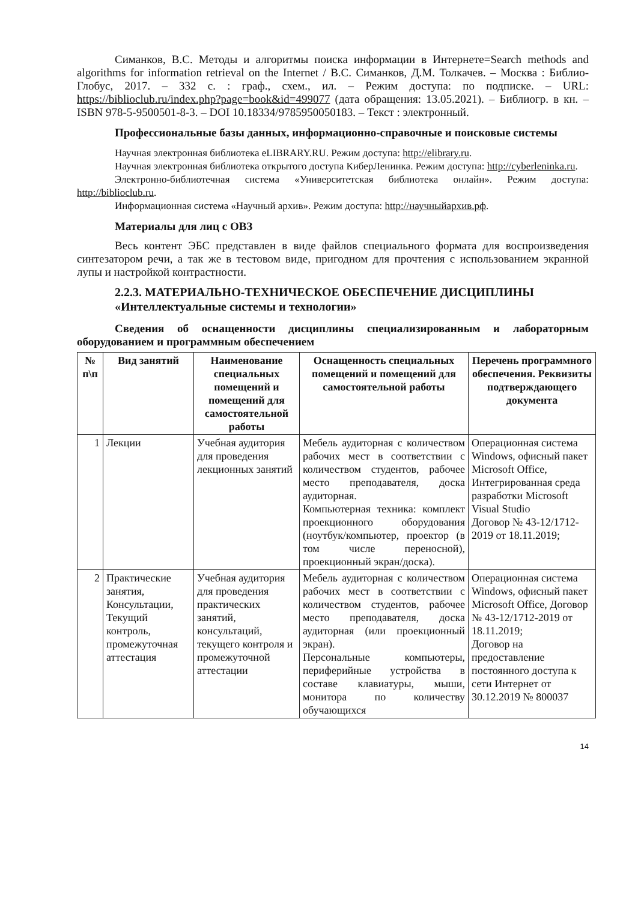Симанков, В.С. Методы и алгоритмы поиска информации в Интернете=Search methods and algorithms for information retrieval on the Internet / В.С. Симанков, Д.М. Толкачев. – Москва : Библио-Глобус, 2017. – 332 с. : граф., схем., ил. – Режим доступа: по подписке. – URL: https://biblioclub.ru/index.php?page=book&id=499077 (дата обращения: 13.05.2021). – Библиогр. в кн. – ISBN 978-5-9500501-8-3. – DOI 10.18334/9785950050183. – Текст : электронный.
Профессиональные базы данных, информационно-справочные и поисковые системы
Научная электронная библиотека eLIBRARY.RU. Режим доступа: http://elibrary.ru.
Научная электронная библиотека открытого доступа КиберЛенинка. Режим доступа: http://cyberleninka.ru.
Электронно-библиотечная система «Университетская библиотека онлайн». Режим доступа: http://biblioclub.ru.
Информационная система «Научный архив». Режим доступа: http://научныйархив.рф.
Материалы для лиц с ОВЗ
Весь контент ЭБС представлен в виде файлов специального формата для воспроизведения синтезатором речи, а так же в тестовом виде, пригодном для прочтения с использованием экранной лупы и настройкой контрастности.
2.2.3. МАТЕРИАЛЬНО-ТЕХНИЧЕСКОЕ ОБЕСПЕЧЕНИЕ ДИСЦИПЛИНЫ «Интеллектуальные системы и технологии»
Сведения об оснащенности дисциплины специализированным и лабораторным оборудованием и программным обеспечением
| № п\п | Вид занятий | Наименование специальных помещений и помещений для самостоятельной работы | Оснащенность специальных помещений и помещений для самостоятельной работы | Перечень программного обеспечения. Реквизиты подтверждающего документа |
| --- | --- | --- | --- | --- |
| 1 | Лекции | Учебная аудитория для проведения лекционных занятий | Мебель аудиторная с количеством рабочих мест в соответствии с количеством студентов, рабочее место преподавателя, доска аудиторная. Компьютерная техника: комплект проекционного оборудования (ноутбук/компьютер, проектор (в том числе переносной), проекционный экран/доска). | Операционная система Windows, офисный пакет Microsoft Office, Интегрированная среда разработки Microsoft Visual Studio Договор № 43-12/1712-2019 от 18.11.2019; |
| 2 | Практические занятия, Консультации, Текущий контроль, промежуточная аттестация | Учебная аудитория для проведения практических занятий, консультаций, текущего контроля и промежуточной аттестации | Мебель аудиторная с количеством рабочих мест в соответствии с количеством студентов, рабочее место преподавателя, доска аудиторная (или проекционный экран). Персональные компьютеры, периферийные устройства в составе клавиатуры, мыши, монитора по количеству обучающихся | Операционная система Windows, офисный пакет Microsoft Office, Договор № 43-12/1712-2019 от 18.11.2019; Договор на предоставление постоянного доступа к сети Интернет от 30.12.2019 № 800037 |
14